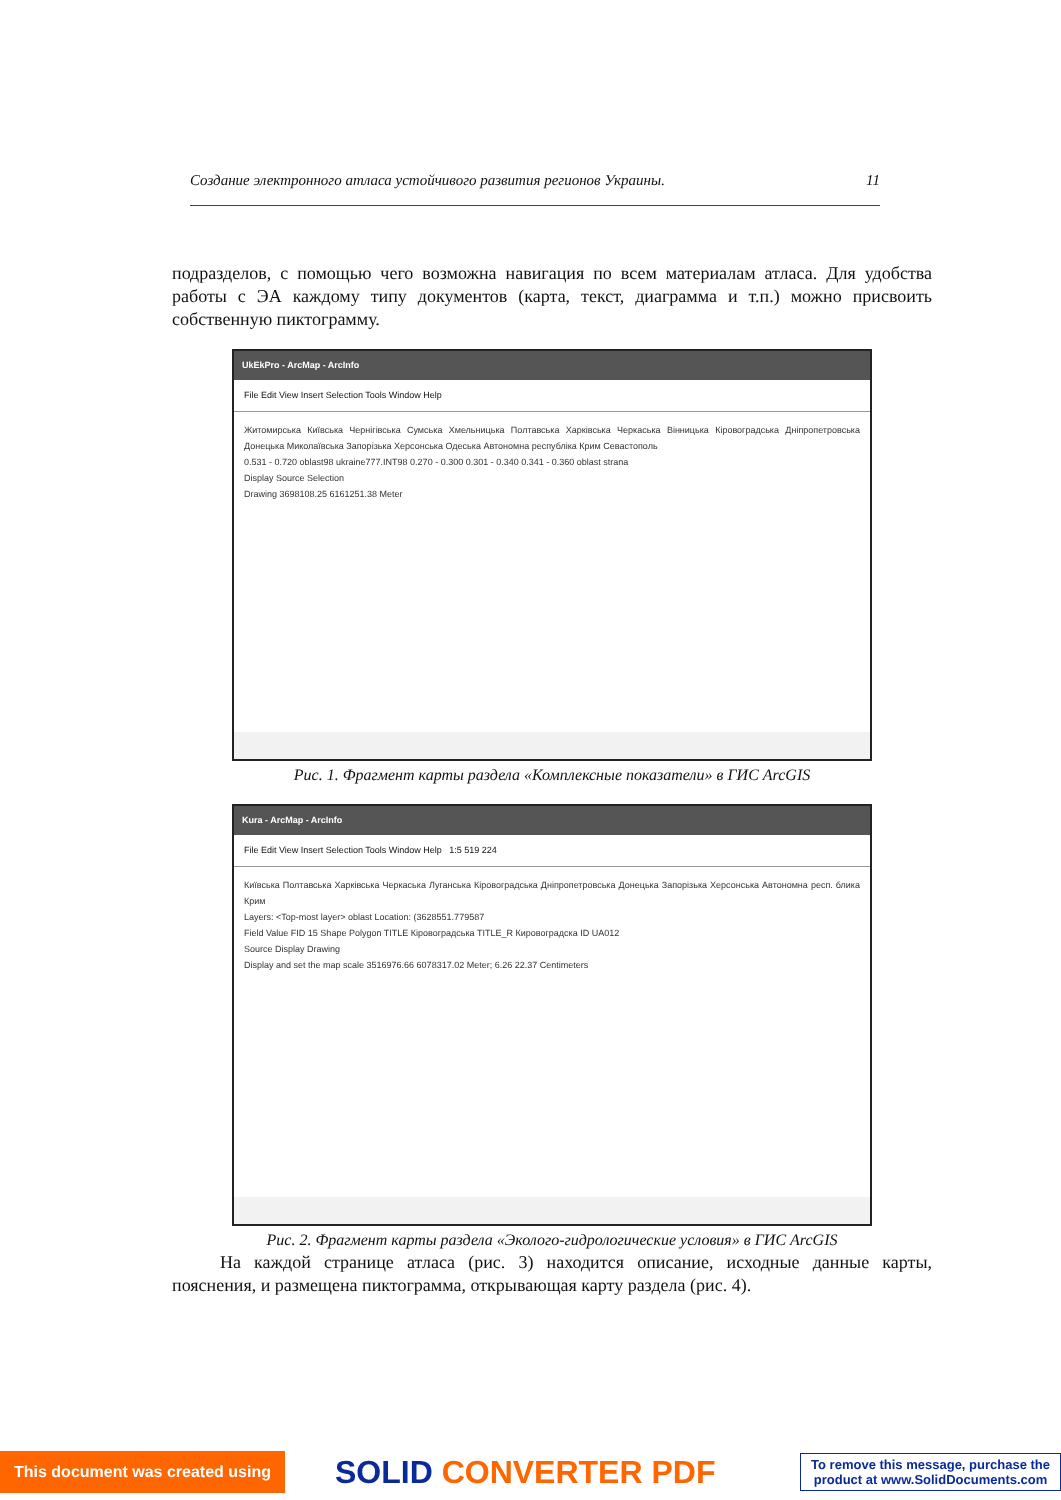Создание электронного атласа устойчивого развития регионов Украины. 11
подразделов, с помощью чего возможна навигация по всем материалам атласа. Для удобства работы с ЭА каждому типу документов (карта, текст, диаграмма и т.п.) можно присвоить собственную пиктограмму.
UkEkPro - ArcMap - ArcInfo
File Edit View Insert Selection Tools Window Help
Житомирська Київська Чернігівська Сумська Хмельницька Полтавська Харківська Черкаська Вінницька Кіровоградська Дніпропетровська Донецька Миколаївська Запорізька Херсонська Одеська Автономна республіка Крим Севастополь
0.531 - 0.720 oblast98 ukraine777.INT98 0.270 - 0.300 0.301 - 0.340 0.341 - 0.360 oblast strana
Display Source Selection
Drawing 3698108.25 6161251.38 Meter
Рис. 1. Фрагмент карты раздела «Комплексные показатели» в ГИС ArcGIS
Kura - ArcMap - ArcInfo
File Edit View Insert Selection Tools Window Help 1:5 519 224
Київська Полтавська Харківська Черкаська Луганська Кіровоградська Дніпропетровська Донецька Запорізька Херсонська Автономна респ. блика Крим
Layers: <Top-most layer> oblast Location: (3628551.779587
Field Value FID 15 Shape Polygon TITLE Кіровоградська TITLE_R Кировоградска ID UA012
Source Display Drawing
Display and set the map scale 3516976.66 6078317.02 Meter; 6.26 22.37 Centimeters
Рис. 2. Фрагмент карты раздела «Эколого-гидрологические условия» в ГИС ArcGIS
На каждой странице атласа (рис. 3) находится описание, исходные данные карты, пояснения, и размещена пиктограмма, открывающая карту раздела (рис. 4).
This document was created using
SOLID CONVERTER PDF
To remove this message, purchase the
product at www.SolidDocuments.com